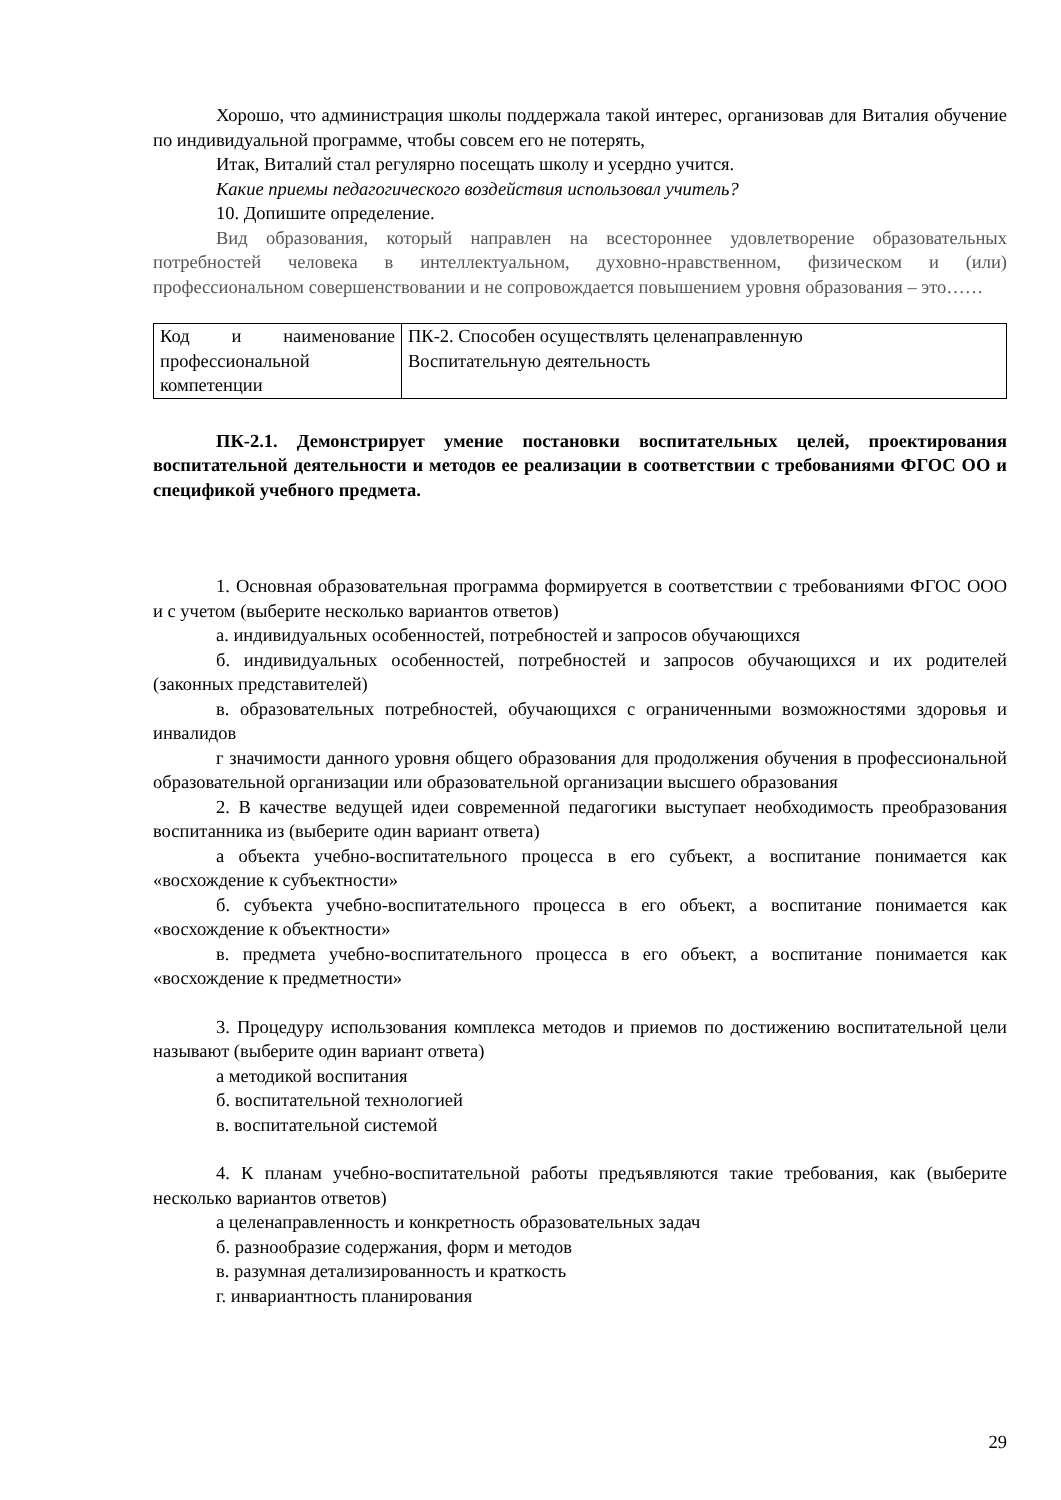Хорошо, что администрация школы поддержала такой интерес, организовав для Виталия обучение по индивидуальной программе, чтобы совсем его не потерять,
Итак, Виталий стал регулярно посещать школу и усердно учится.
Какие приемы педагогического воздействия использовал учитель?
10. Допишите определение.
Вид образования, который направлен на всестороннее удовлетворение образовательных потребностей человека в интеллектуальном, духовно-нравственном, физическом и (или) профессиональном совершенствовании и не сопровождается повышением уровня образования – это……
| Код и наименование профессиональной компетенции | ПК-2. Способен осуществлять целенаправленную Воспитательную деятельность |
ПК-2.1. Демонстрирует умение постановки воспитательных целей, проектирования воспитательной деятельности и методов ее реализации в соответствии с требованиями ФГОС ОО и спецификой учебного предмета.
1. Основная образовательная программа формируется в соответствии с требованиями ФГОС ООО и с учетом (выберите несколько вариантов ответов)
а. индивидуальных особенностей, потребностей и запросов обучающихся
б. индивидуальных особенностей, потребностей и запросов обучающихся и их родителей (законных представителей)
в. образовательных потребностей, обучающихся с ограниченными возможностями здоровья и инвалидов
г значимости данного уровня общего образования для продолжения обучения в профессиональной образовательной организации или образовательной организации высшего образования
2. В качестве ведущей идеи современной педагогики выступает необходимость преобразования воспитанника из (выберите один вариант ответа)
а объекта учебно-воспитательного процесса в его субъект, а воспитание понимается как «восхождение к субъектности»
б. субъекта учебно-воспитательного процесса в его объект, а воспитание понимается как «восхождение к объектности»
в. предмета учебно-воспитательного процесса в его объект, а воспитание понимается как «восхождение к предметности»
3. Процедуру использования комплекса методов и приемов по достижению воспитательной цели называют (выберите один вариант ответа)
а методикой воспитания
б. воспитательной технологией
в. воспитательной системой
4. К планам учебно-воспитательной работы предъявляются такие требования, как (выберите несколько вариантов ответов)
а целенаправленность и конкретность образовательных задач
б. разнообразие содержания, форм и методов
в. разумная детализированность и краткость
г. инвариантность планирования
29